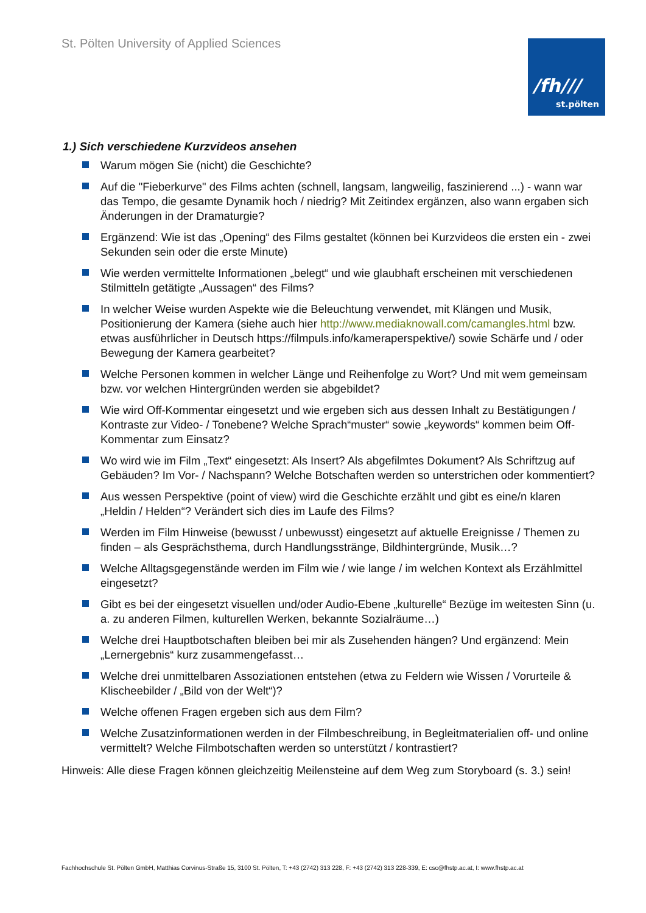St. Pölten University of Applied Sciences
/fh///
st.pölten
1.) Sich verschiedene Kurzvideos ansehen
Warum mögen Sie (nicht) die Geschichte?
Auf die "Fieberkurve" des Films achten (schnell, langsam, langweilig, faszinierend ...) - wann war das Tempo, die gesamte Dynamik hoch / niedrig? Mit Zeitindex ergänzen, also wann ergaben sich Änderungen in der Dramaturgie?
Ergänzend: Wie ist das „Opening“ des Films gestaltet (können bei Kurzvideos die ersten ein - zwei Sekunden sein oder die erste Minute)
Wie werden vermittelte Informationen „belegt“ und wie glaubhaft erscheinen mit verschiedenen Stilmitteln getätigte „Aussagen“ des Films?
In welcher Weise wurden Aspekte wie die Beleuchtung verwendet, mit Klängen und Musik, Positionierung der Kamera (siehe auch hier http://www.mediaknowall.com/camangles.html bzw. etwas ausführlicher in Deutsch https://filmpuls.info/kameraperspektive/) sowie Schärfe und / oder Bewegung der Kamera gearbeitet?
Welche Personen kommen in welcher Länge und Reihenfolge zu Wort? Und mit wem gemeinsam bzw. vor welchen Hintergründen werden sie abgebildet?
Wie wird Off-Kommentar eingesetzt und wie ergeben sich aus dessen Inhalt zu Bestätigungen / Kontraste zur Video- / Tonebene? Welche Sprach“muster“ sowie „keywords“ kommen beim Off-Kommentar zum Einsatz?
Wo wird wie im Film „Text“ eingesetzt: Als Insert? Als abgefilmtes Dokument? Als Schriftzug auf Gebäuden? Im Vor- / Nachspann? Welche Botschaften werden so unterstrichen oder kommentiert?
Aus wessen Perspektive (point of view) wird die Geschichte erzählt und gibt es eine/n klaren „Heldin / Helden“? Verändert sich dies im Laufe des Films?
Werden im Film Hinweise (bewusst / unbewusst) eingesetzt auf aktuelle Ereignisse / Themen zu finden – als Gesprächsthema, durch Handlungsstränge, Bildhintergründe, Musik…?
Welche Alltagsgegenstände werden im Film wie / wie lange / im welchen Kontext als Erzählmittel eingesetzt?
Gibt es bei der eingesetzt visuellen und/oder Audio-Ebene „kulturelle“ Bezüge im weitesten Sinn (u. a. zu anderen Filmen, kulturellen Werken, bekannte Sozialräume…)
Welche drei Hauptbotschaften bleiben bei mir als Zusehenden hängen? Und ergänzend: Mein „Lernergebnis“ kurz zusammengefasst…
Welche drei unmittelbaren Assoziationen entstehen (etwa zu Feldern wie Wissen / Vorurteile & Klischeebilder / „Bild von der Welt“)?
Welche offenen Fragen ergeben sich aus dem Film?
Welche Zusatzinformationen werden in der Filmbeschreibung, in Begleitmaterialien off- und online vermittelt? Welche Filmbotschaften werden so unterstützt / kontrastiert?
Hinweis: Alle diese Fragen können gleichzeitig Meilensteine auf dem Weg zum Storyboard (s. 3.) sein!
Fachhochschule St. Pölten GmbH, Matthias Corvinus-Straße 15, 3100 St. Pölten, T: +43 (2742) 313 228, F: +43 (2742) 313 228-339, E: csc@fhstp.ac.at, I: www.fhstp.ac.at